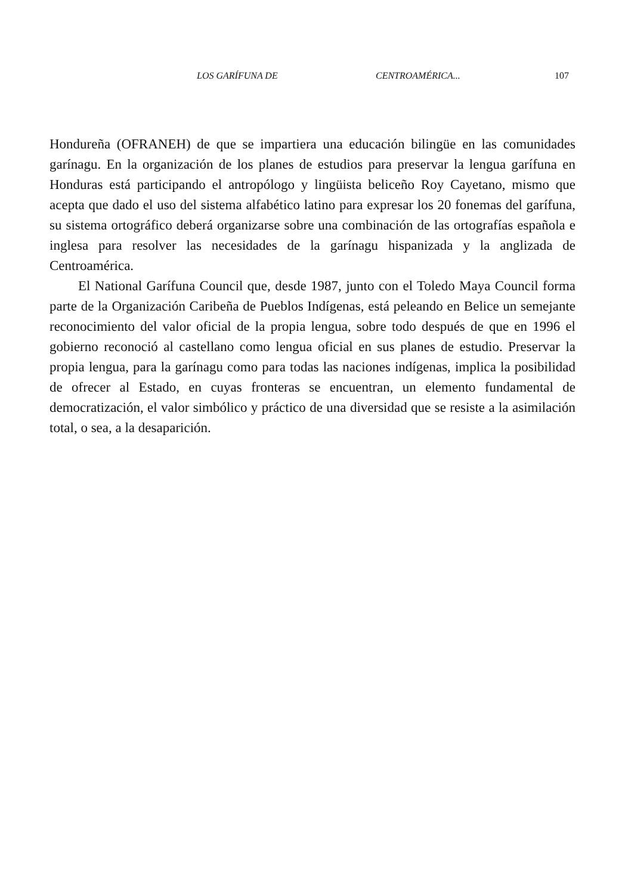LOS GARÍFUNA DE CENTROAMÉRICA... 107
Hondureña (OFRANEH) de que se impartiera una educación bilingüe en las comunidades garínagu. En la organización de los planes de estudios para preservar la lengua garífuna en Honduras está participando el antropólogo y lingüista beliceño Roy Cayetano, mismo que acepta que dado el uso del sistema alfabético latino para expresar los 20 fonemas del garífuna, su sistema ortográfico deberá organizarse sobre una combinación de las ortografías española e inglesa para resolver las necesidades de la garínagu hispanizada y la anglizada de Centroamérica.
El National Garífuna Council que, desde 1987, junto con el Toledo Maya Council forma parte de la Organización Caribeña de Pueblos Indígenas, está peleando en Belice un semejante reconocimiento del valor oficial de la propia lengua, sobre todo después de que en 1996 el gobierno reconoció al castellano como lengua oficial en sus planes de estudio. Preservar la propia lengua, para la garínagu como para todas las naciones indígenas, implica la posibilidad de ofrecer al Estado, en cuyas fronteras se encuentran, un elemento fundamental de democratización, el valor simbólico y práctico de una diversidad que se resiste a la asimilación total, o sea, a la desaparición.